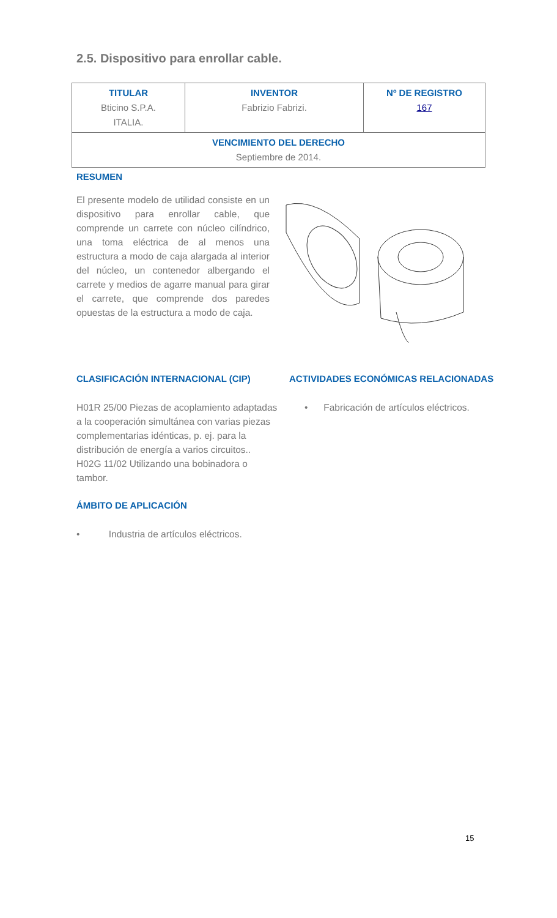2.5. Dispositivo para enrollar cable.
| TITULAR Bticino S.P.A. ITALIA. | INVENTOR Fabrizio Fabrizi. | Nº DE REGISTRO 167 |
| VENCIMIENTO DEL DERECHO Septiembre de 2014. | | |
RESUMEN
El presente modelo de utilidad consiste en un dispositivo para enrollar cable, que comprende un carrete con núcleo cilíndrico, una toma eléctrica de al menos una estructura a modo de caja alargada al interior del núcleo, un contenedor albergando el carrete y medios de agarre manual para girar el carrete, que comprende dos paredes opuestas de la estructura a modo de caja.
CLASIFICACIÓN INTERNACIONAL (CIP)
ACTIVIDADES ECONÓMICAS RELACIONADAS
H01R 25/00 Piezas de acoplamiento adaptadas a la cooperación simultánea con varias piezas complementarias idénticas, p. ej. para la distribución de energía a varios circuitos..
H02G 11/02 Utilizando una bobinadora o tambor.
• Fabricación de artículos eléctricos.
ÁMBITO DE APLICACIÓN
• Industria de artículos eléctricos.
15